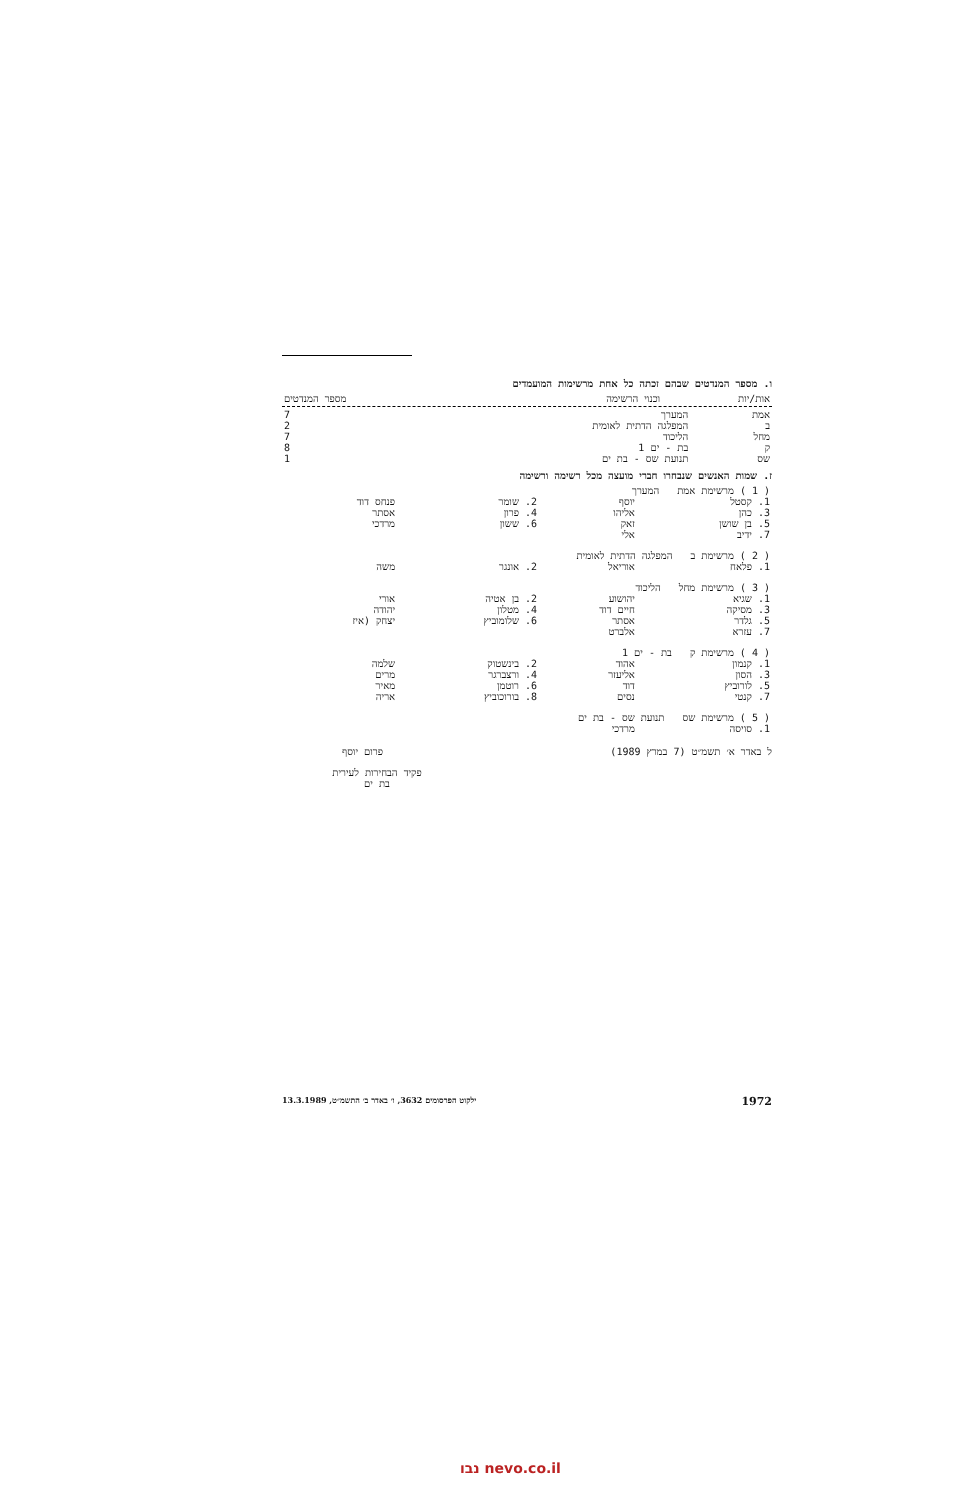ו. מספר המנדטים שבהם זכתה כל אחת מרשימות המועמדים
| אות/יות | וכנוי הרשימה | מספר המנדטים |
| --- | --- | --- |
| אמת | המערך | 7 |
| ב | המפלגה הדתית לאומית | 2 |
| מחל | הליכוד | 7 |
| ק | בת - ים 1 | 8 |
| שס | תנועת שס - בת ים | 1 |
ז. שמות האנשים שנבחרו חברי מועצה מכל רשימה ורשימה
| ( 1 ) מרשימת אמת המערך | | | |
| 1. קסטל | יוסף | 2. שומר | פנחס דוד |
| 3. כהן | אליהו | 4. פרון | אסתר |
| 5. בן שושן | זאק | 6. ששון | מרדכי |
| 7. ידיב | אלי | | |
| ( 2 ) מרשימת ב המפלגה הדתית לאומית | | | |
| 1. פלאח | אוריאל | 2. אונגר | משה |
| ( 3 ) מרשימת מחל הליכוד | | | |
| 1. שגיא | יהושוע | 2. בן אטיה | אורי |
| 3. מסיקה | חיים דוד | 4. מטלון | יהודה |
| 5. גלדר | אסתר | 6. שלומוביץ | יצחק (איז |
| 7. עזרא | אלברט | | |
| ( 4 ) מרשימת ק בת - ים 1 | | | |
| 1. קנמון | אהוד | 2. בינשטוק | שלמה |
| 3. הסון | אליעזר | 4. ורצברגר | מרים |
| 5. לורוביץ | דוד | 6. רוטמן | מאיר |
| 7. קנטי | נסים | 8. בורוכוביץ | אריה |
| ( 5 ) מרשימת שס תנועת שס - בת ים | | | |
| 1. סויסה | מרדכי | | |
ל באדר א׳ תשמ״ט (7 במרץ 1989) פרום יוסף
פקיד הבחירות לעירית
בת ים
ילקוט הפרסומים 3632, ו׳ באדר ב׳ התשמ״ט, 13.3.1989 1972
נבו nevo.co.il